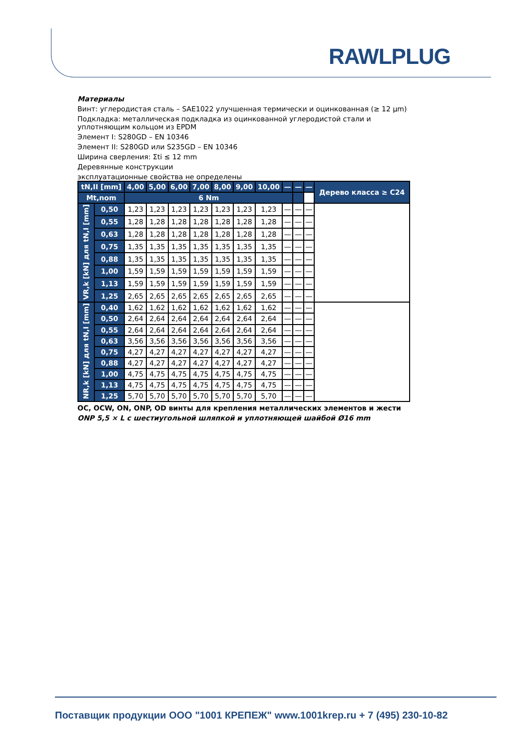RAWLPLUG
Материалы
Винт: углеродистая сталь – SAE1022 улучшенная термически и оцинкованная (≥ 12 μm)
Подкладка: металлическая подкладка из оцинкованной углеродистой стали и уплотняющим кольцом из EPDM
Элемент I: S280GD – EN 10346
Элемент II: S280GD или S235GD – EN 10346
Ширина сверления: Σti ≤ 12 mm
Деревянные конструкции
эксплуатационные свойства не определены
| tN,II [mm] | | 4,00 | 5,00 | 6,00 | 7,00 | 8,00 | 9,00 | 10,00 | — | — | — | Дерево класса ≥ C24 |
| --- | --- | --- | --- | --- | --- | --- | --- | --- | --- | --- | --- | --- |
| Mt,nom | | 6 Nm | | | | | | | | | | |
| VR,k [kN] для tN,I [mm] | 0,50 | 1,23 | 1,23 | 1,23 | 1,23 | 1,23 | 1,23 | 1,23 | — | — | — | |
| | 0,55 | 1,28 | 1,28 | 1,28 | 1,28 | 1,28 | 1,28 | 1,28 | — | — | — | |
| | 0,63 | 1,28 | 1,28 | 1,28 | 1,28 | 1,28 | 1,28 | 1,28 | — | — | — | |
| | 0,75 | 1,35 | 1,35 | 1,35 | 1,35 | 1,35 | 1,35 | 1,35 | — | — | — | |
| | 0,88 | 1,35 | 1,35 | 1,35 | 1,35 | 1,35 | 1,35 | 1,35 | — | — | — | |
| | 1,00 | 1,59 | 1,59 | 1,59 | 1,59 | 1,59 | 1,59 | 1,59 | — | — | — | |
| | 1,13 | 1,59 | 1,59 | 1,59 | 1,59 | 1,59 | 1,59 | 1,59 | — | — | — | |
| | 1,25 | 2,65 | 2,65 | 2,65 | 2,65 | 2,65 | 2,65 | 2,65 | — | — | — | |
| NR,k [kN] для tN,I [mm] | 0,40 | 1,62 | 1,62 | 1,62 | 1,62 | 1,62 | 1,62 | 1,62 | — | — | — | |
| | 0,50 | 2,64 | 2,64 | 2,64 | 2,64 | 2,64 | 2,64 | 2,64 | — | — | — | |
| | 0,55 | 2,64 | 2,64 | 2,64 | 2,64 | 2,64 | 2,64 | 2,64 | — | — | — | |
| | 0,63 | 3,56 | 3,56 | 3,56 | 3,56 | 3,56 | 3,56 | 3,56 | — | — | — | |
| | 0,75 | 4,27 | 4,27 | 4,27 | 4,27 | 4,27 | 4,27 | 4,27 | — | — | — | |
| | 0,88 | 4,27 | 4,27 | 4,27 | 4,27 | 4,27 | 4,27 | 4,27 | — | — | — | |
| | 1,00 | 4,75 | 4,75 | 4,75 | 4,75 | 4,75 | 4,75 | 4,75 | — | — | — | |
| | 1,13 | 4,75 | 4,75 | 4,75 | 4,75 | 4,75 | 4,75 | 4,75 | — | — | — | |
| | 1,25 | 5,70 | 5,70 | 5,70 | 5,70 | 5,70 | 5,70 | 5,70 | — | — | — | |
OC, OCW, ON, ONP, OD винты для крепления металлических элементов и жести
ONP 5,5 × L с шестиугольной шляпкой и уплотняющей шайбой Ø16 mm
Поставщик продукции ООО "1001 КРЕПЕЖ" www.1001krep.ru + 7 (495) 230-10-82